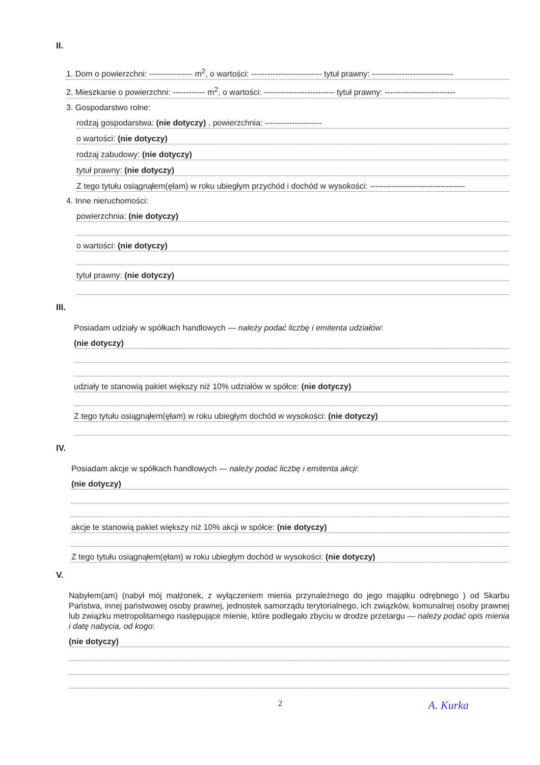II.
1. Dom o powierzchni: ---------------- m<sup>2</sup>, o wartości: -------------------------- tytuł prawny: ------------------------------
2. Mieszkanie o powierzchni: ------------ m<sup>2</sup>, o wartości: -------------------------- tytuł prawny: --------------------------
3. Gospodarstwo rolne:
rodzaj gospodarstwa: (nie dotyczy) , powierzchnia: ---------------------
o wartości: (nie dotyczy)
rodzaj zabudowy: (nie dotyczy)
tytuł prawny: (nie dotyczy)
Z tego tytułu osiągnąłem(ęłam) w roku ubiegłym przychód i dochód w wysokości: -----------------------------------
4. Inne nieruchomości:
powierzchnia: (nie dotyczy)
o wartości: (nie dotyczy)
tytuł prawny: (nie dotyczy)
III.
Posiadam udziały w spółkach handlowych — należy podać liczbę i emitenta udziałów:
(nie dotyczy)
udziały te stanowią pakiet większy niż 10% udziałów w spółce: (nie dotyczy)
Z tego tytułu osiągnąłem(ęłam) w roku ubiegłym dochód w wysokości: (nie dotyczy)
IV.
Posiadam akcje w spółkach handlowych — należy podać liczbę i emitenta akcji:
(nie dotyczy)
akcje te stanowią pakiet większy niż 10% akcji w spółce: (nie dotyczy)
Z tego tytułu osiągnąłem(ęłam) w roku ubiegłym dochód w wysokości: (nie dotyczy)
V.
Nabyłem(am) (nabył mój małżonek, z wyłączeniem mienia przynależnego do jego majątku odrębnego ) od Skarbu Państwa, innej państwowej osoby prawnej, jednostek samorządu terytorialnego, ich związków, komunalnej osoby prawnej lub związku metropolitarnego następujące mienie, które podlegało zbyciu w drodze przetargu — należy podać opis mienia i datę nabycia, od kogo:
(nie dotyczy)
2 A. Kurka